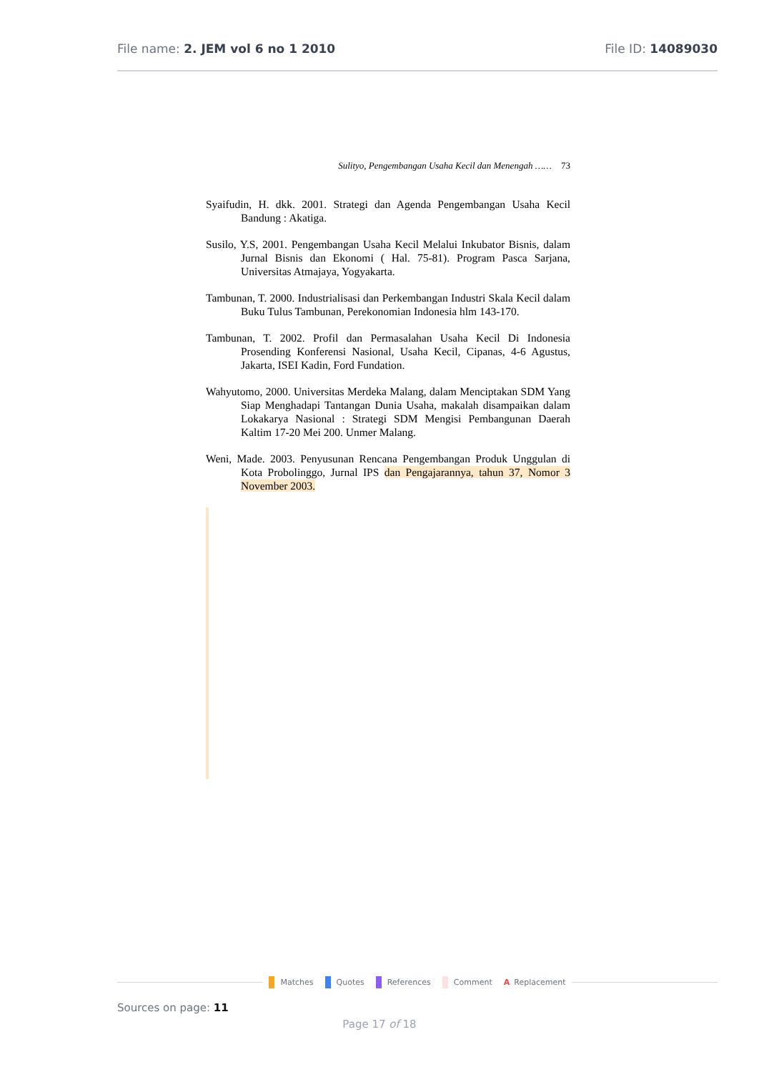File name: 2. JEM vol 6 no 1 2010
File ID: 14089030
Sulityo, Pengembangan Usaha Kecil dan Menengah …… 73
Syaifudin, H. dkk. 2001. Strategi dan Agenda Pengembangan Usaha Kecil Bandung : Akatiga.
Susilo, Y.S, 2001. Pengembangan Usaha Kecil Melalui Inkubator Bisnis, dalam Jurnal Bisnis dan Ekonomi ( Hal. 75-81). Program Pasca Sarjana, Universitas Atmajaya, Yogyakarta.
Tambunan, T. 2000. Industrialisasi dan Perkembangan Industri Skala Kecil dalam Buku Tulus Tambunan, Perekonomian Indonesia hlm 143-170.
Tambunan, T. 2002. Profil dan Permasalahan Usaha Kecil Di Indonesia Prosending Konferensi Nasional, Usaha Kecil, Cipanas, 4-6 Agustus, Jakarta, ISEI Kadin, Ford Fundation.
Wahyutomo, 2000. Universitas Merdeka Malang, dalam Menciptakan SDM Yang Siap Menghadapi Tantangan Dunia Usaha, makalah disampaikan dalam Lokakarya Nasional : Strategi SDM Mengisi Pembangunan Daerah Kaltim 17-20 Mei 200. Unmer Malang.
Weni, Made. 2003. Penyusunan Rencana Pengembangan Produk Unggulan di Kota Probolinggo, Jurnal IPS dan Pengajarannya, tahun 37, Nomor 3 November 2003.
Matches Quotes References Comment A Replacement
Sources on page: 11
Page 17 of 18